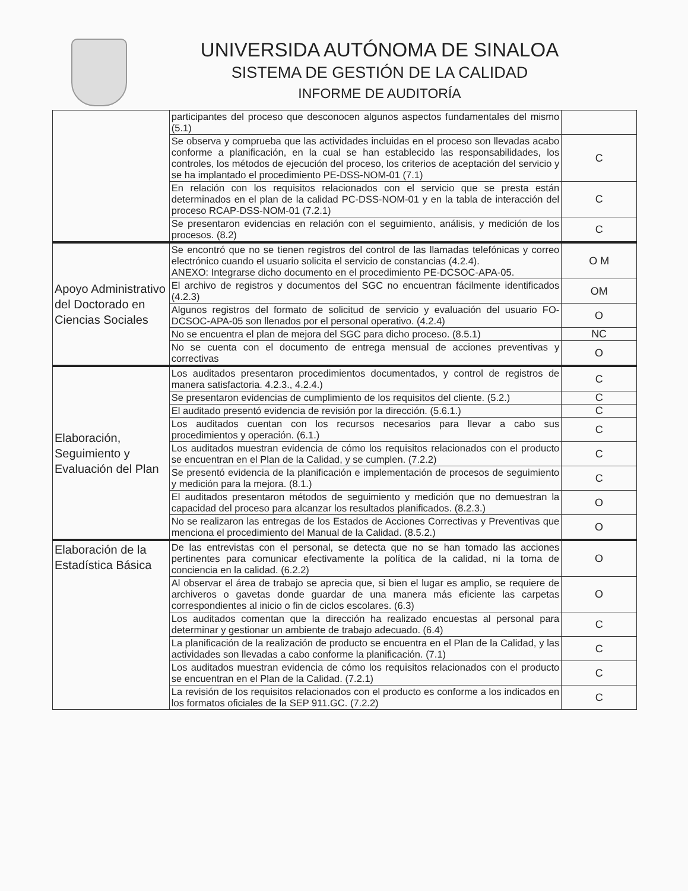UNIVERSIDA AUTÓNOMA DE SINALOA
SISTEMA DE GESTIÓN DE LA CALIDAD
INFORME DE AUDITORÍA
| | participantes del proceso que desconocen algunos aspectos fundamentales del mismo (5.1) | |
| | Se observa y comprueba que las actividades incluidas en el proceso son llevadas acabo conforme a planificación, en la cual se han establecido las responsabilidades, los controles, los métodos de ejecución del proceso, los criterios de aceptación del servicio y se ha implantado el procedimiento PE-DSS-NOM-01 (7.1) | C |
| | En relación con los requisitos relacionados con el servicio que se presta están determinados en el plan de la calidad PC-DSS-NOM-01 y en la tabla de interacción del proceso RCAP-DSS-NOM-01 (7.2.1) | C |
| | Se presentaron evidencias en relación con el seguimiento, análisis, y medición de los procesos. (8.2) | C |
| Apoyo Administrativo del Doctorado en Ciencias Sociales | Se encontró que no se tienen registros del control de las llamadas telefónicas y correo electrónico cuando el usuario solicita el servicio de constancias (4.2.4). ANEXO: Integrarse dicho documento en el procedimiento PE-DCSOC-APA-05. | O M |
| | El archivo de registros y documentos del SGC no encuentran fácilmente identificados (4.2.3) | OM |
| | Algunos registros del formato de solicitud de servicio y evaluación del usuario FO-DCSOC-APA-05 son llenados por el personal operativo. (4.2.4) | O |
| | No se encuentra el plan de mejora del SGC para dicho proceso. (8.5.1) | NC |
| | No se cuenta con el documento de entrega mensual de acciones preventivas y correctivas | O |
| Elaboración, Seguimiento y Evaluación del Plan | Los auditados presentaron procedimientos documentados, y control de registros de manera satisfactoria. 4.2.3., 4.2.4.) | C |
| | Se presentaron evidencias de cumplimiento de los requisitos del cliente. (5.2.) | C |
| | El auditado presentó evidencia de revisión por la dirección. (5.6.1.) | C |
| | Los auditados cuentan con los recursos necesarios para llevar a cabo sus procedimientos y operación. (6.1.) | C |
| | Los auditados muestran evidencia de cómo los requisitos relacionados con el producto se encuentran en el Plan de la Calidad, y se cumplen. (7.2.2) | C |
| | Se presentó evidencia de la planificación e implementación de procesos de seguimiento y medición para la mejora. (8.1.) | C |
| | El auditados presentaron métodos de seguimiento y medición que no demuestran la capacidad del proceso para alcanzar los resultados planificados. (8.2.3.) | O |
| | No se realizaron las entregas de los Estados de Acciones Correctivas y Preventivas que menciona el procedimiento del Manual de la Calidad. (8.5.2.) | O |
| Elaboración de la Estadística Básica | De las entrevistas con el personal, se detecta que no se han tomado las acciones pertinentes para comunicar efectivamente la política de la calidad, ni la toma de conciencia en la calidad. (6.2.2) | O |
| | Al observar el área de trabajo se aprecia que, si bien el lugar es amplio, se requiere de archiveros o gavetas donde guardar de una manera más eficiente las carpetas correspondientes al inicio o fin de ciclos escolares. (6.3) | O |
| | Los auditados comentan que la dirección ha realizado encuestas al personal para determinar y gestionar un ambiente de trabajo adecuado. (6.4) | C |
| | La planificación de la realización de producto se encuentra en el Plan de la Calidad, y las actividades son llevadas a cabo conforme la planificación. (7.1) | C |
| | Los auditados muestran evidencia de cómo los requisitos relacionados con el producto se encuentran en el Plan de la Calidad. (7.2.1) | C |
| | La revisión de los requisitos relacionados con el producto es conforme a los indicados en los formatos oficiales de la SEP 911.GC. (7.2.2) | C |